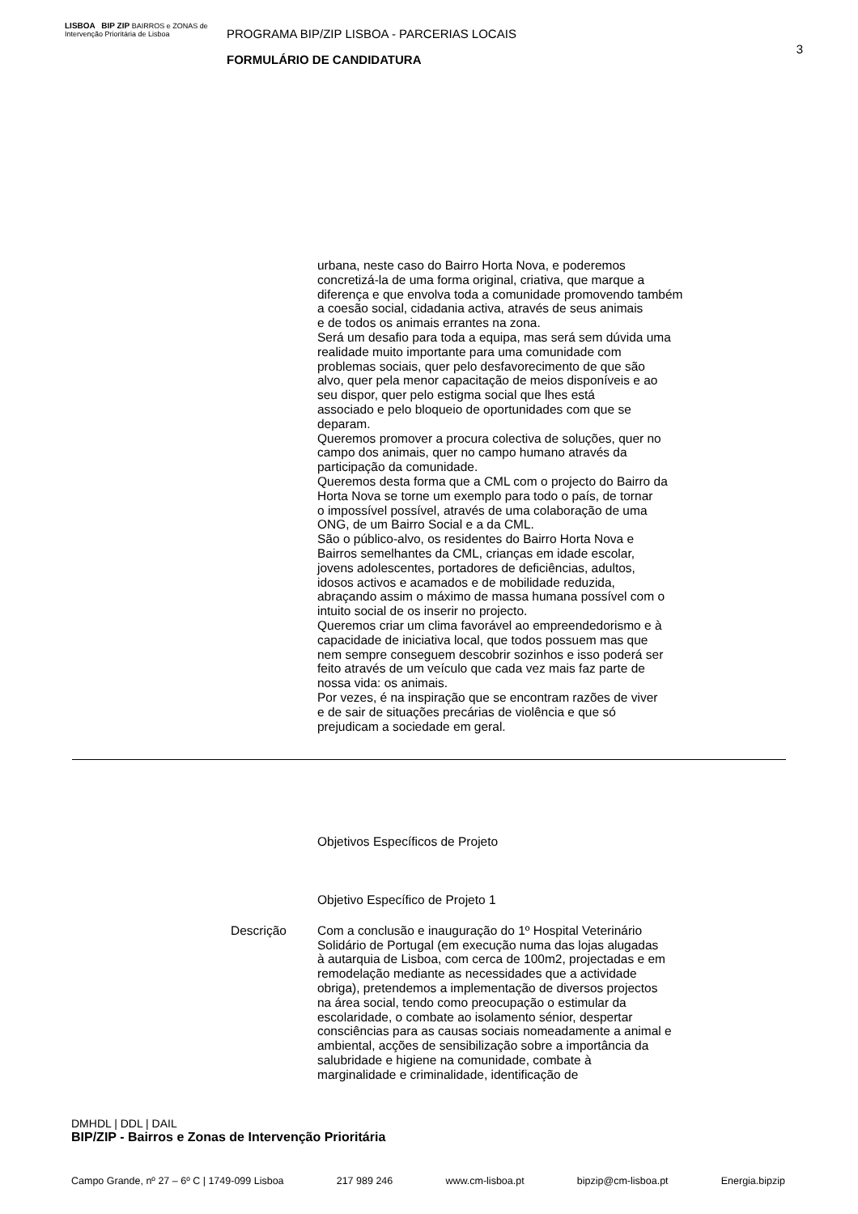LISBOA BIP ZIP BAIRROS e ZONAS de Intervenção Prioritária de Lisboa
PROGRAMA BIP/ZIP LISBOA - PARCERIAS LOCAIS
FORMULÁRIO DE CANDIDATURA
3
urbana, neste caso do Bairro Horta Nova, e poderemos
concretizá-la de uma forma original, criativa, que marque a
diferença e que envolva toda a comunidade promovendo também
a coesão social, cidadania activa, através de seus animais
e de todos os animais errantes na zona.
Será um desafio para toda a equipa, mas será sem dúvida uma
realidade muito importante para uma comunidade com
problemas sociais, quer pelo desfavorecimento de que são
alvo, quer pela menor capacitação de meios disponíveis e ao
seu dispor, quer pelo estigma social que lhes está
associado e pelo bloqueio de oportunidades com que se
deparam.
Queremos promover a procura colectiva de soluções, quer no
campo dos animais, quer no campo humano através da
participação da comunidade.
Queremos desta forma que a CML com o projecto do Bairro da
Horta Nova se torne um exemplo para todo o país, de tornar
o impossível possível, através de uma colaboração de uma
ONG, de um Bairro Social e a da CML.
São o público-alvo, os residentes do Bairro Horta Nova e
Bairros semelhantes da CML, crianças em idade escolar,
jovens adolescentes, portadores de deficiências, adultos,
idosos activos e acamados e de mobilidade reduzida,
abraçando assim o máximo de massa humana possível com o
intuito social de os inserir no projecto.
Queremos criar um clima favorável ao empreendedorismo e à
capacidade de iniciativa local, que todos possuem mas que
nem sempre conseguem descobrir sozinhos e isso poderá ser
feito através de um veículo que cada vez mais faz parte de
nossa vida: os animais.
Por vezes, é na inspiração que se encontram razões de viver
e de sair de situações precárias de violência e que só
prejudicam a sociedade em geral.
Objetivos Específicos de Projeto
Objetivo Específico de Projeto 1
Descrição Com a conclusão e inauguração do 1º Hospital Veterinário
Solidário de Portugal (em execução numa das lojas alugadas
à autarquia de Lisboa, com cerca de 100m2, projectadas e em
remodelação mediante as necessidades que a actividade
obriga), pretendemos a implementação de diversos projectos
na área social, tendo como preocupação o estimular da
escolaridade, o combate ao isolamento sénior, despertar
consciências para as causas sociais nomeadamente a animal e
ambiental, acções de sensibilização sobre a importância da
salubridade e higiene na comunidade, combate à
marginalidade e criminalidade, identificação de
DMHDL | DDL | DAIL
BIP/ZIP - Bairros e Zonas de Intervenção Prioritária
Campo Grande, nº 27 – 6º C | 1749-099 Lisboa 217 989 246 www.cm-lisboa.pt bipzip@cm-lisboa.pt Energia.bipzip